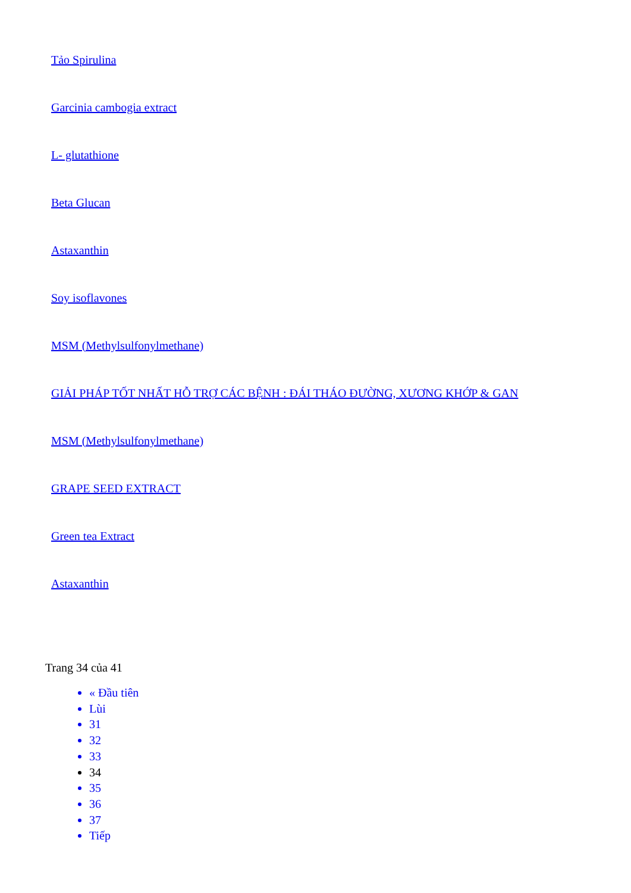Tảo Spirulina
Garcinia cambogia extract
L- glutathione
Beta Glucan
Astaxanthin
Soy isoflavones
MSM (Methylsulfonylmethane)
GIẢI PHÁP TỐT NHẤT HỖ TRỢ CÁC BỆNH : ĐÁI THÁO ĐƯỜNG, XƯƠNG KHỚP & GAN
MSM (Methylsulfonylmethane)
GRAPE SEED EXTRACT
Green tea Extract
Astaxanthin
Trang 34 của 41
« Đầu tiên
Lùi
31
32
33
34
35
36
37
Tiếp